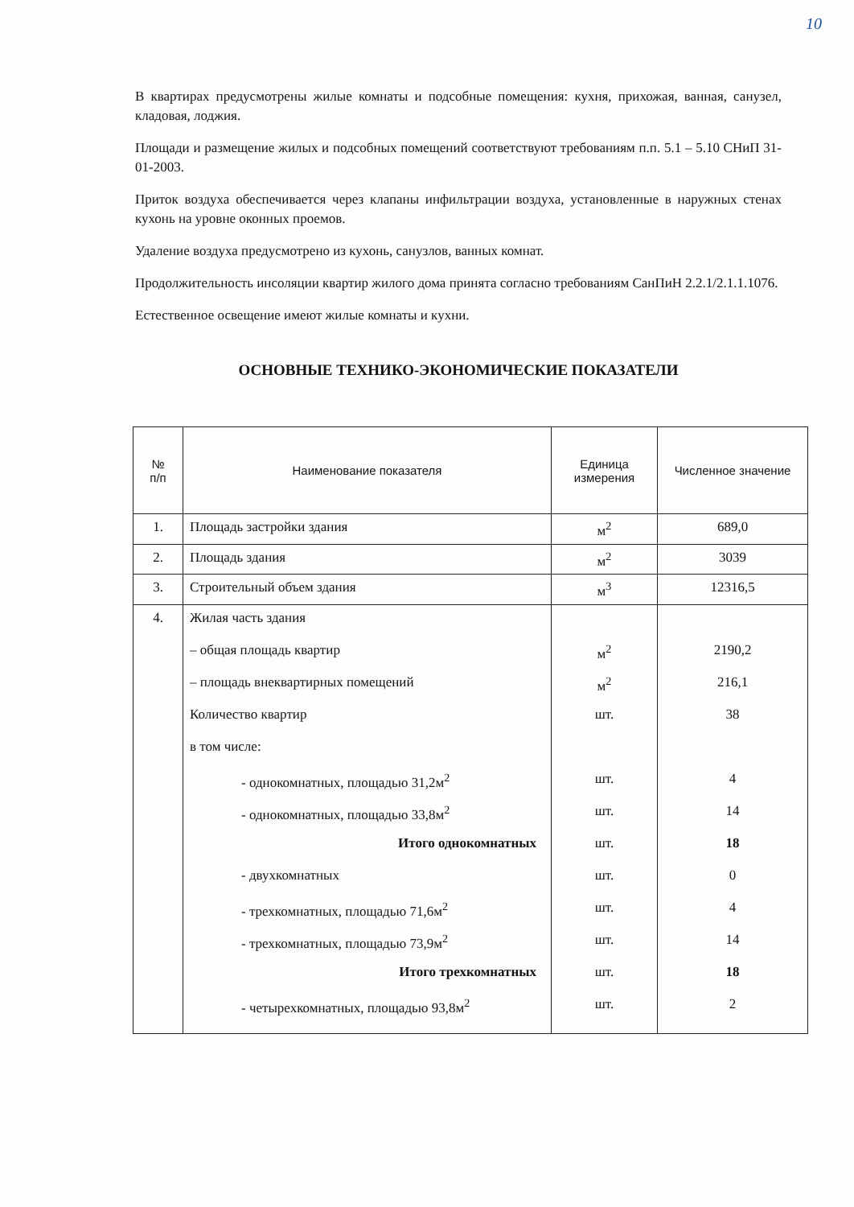10
В квартирах предусмотрены жилые комнаты и подсобные помещения: кухня, прихожая, ванная, санузел, кладовая, лоджия.
Площади и размещение жилых и подсобных помещений соответствуют требованиям п.п. 5.1 – 5.10 СНиП 31-01-2003.
Приток воздуха обеспечивается через клапаны инфильтрации воздуха, установленные в наружных стенах кухонь на уровне оконных проемов.
Удаление воздуха предусмотрено из кухонь, санузлов, ванных комнат.
Продолжительность инсоляции квартир жилого дома принята согласно требованиям СанПиН 2.2.1/2.1.1.1076.
Естественное освещение имеют жилые комнаты и кухни.
ОСНОВНЫЕ ТЕХНИКО-ЭКОНОМИЧЕСКИЕ ПОКАЗАТЕЛИ
| № п/п | Наименование показателя | Единица измерения | Численное значение |
| --- | --- | --- | --- |
| 1. | Площадь застройки здания | м<sup>2</sup> | 689,0 |
| 2. | Площадь здания | м<sup>2</sup> | 3039 |
| 3. | Строительный объем здания | м<sup>3</sup> | 12316,5 |
| 4. | Жилая часть здания – общая площадь квартир – площадь внеквартирных помещений Количество квартир в том числе: - однокомнатных, площадью 31,2м<sup>2</sup> - однокомнатных, площадью 33,8м<sup>2</sup> Итого однокомнатных - двухкомнатных - трехкомнатных, площадью 71,6м<sup>2</sup> - трехкомнатных, площадью 73,9м<sup>2</sup> Итого трехкомнатных - четырехкомнатных, площадью 93,8м<sup>2</sup> | м<sup>2</sup> м<sup>2</sup> шт. шт. шт. шт. шт. шт. шт. шт. шт. | 2190,2 216,1 38 4 14 18 0 4 14 18 2 |